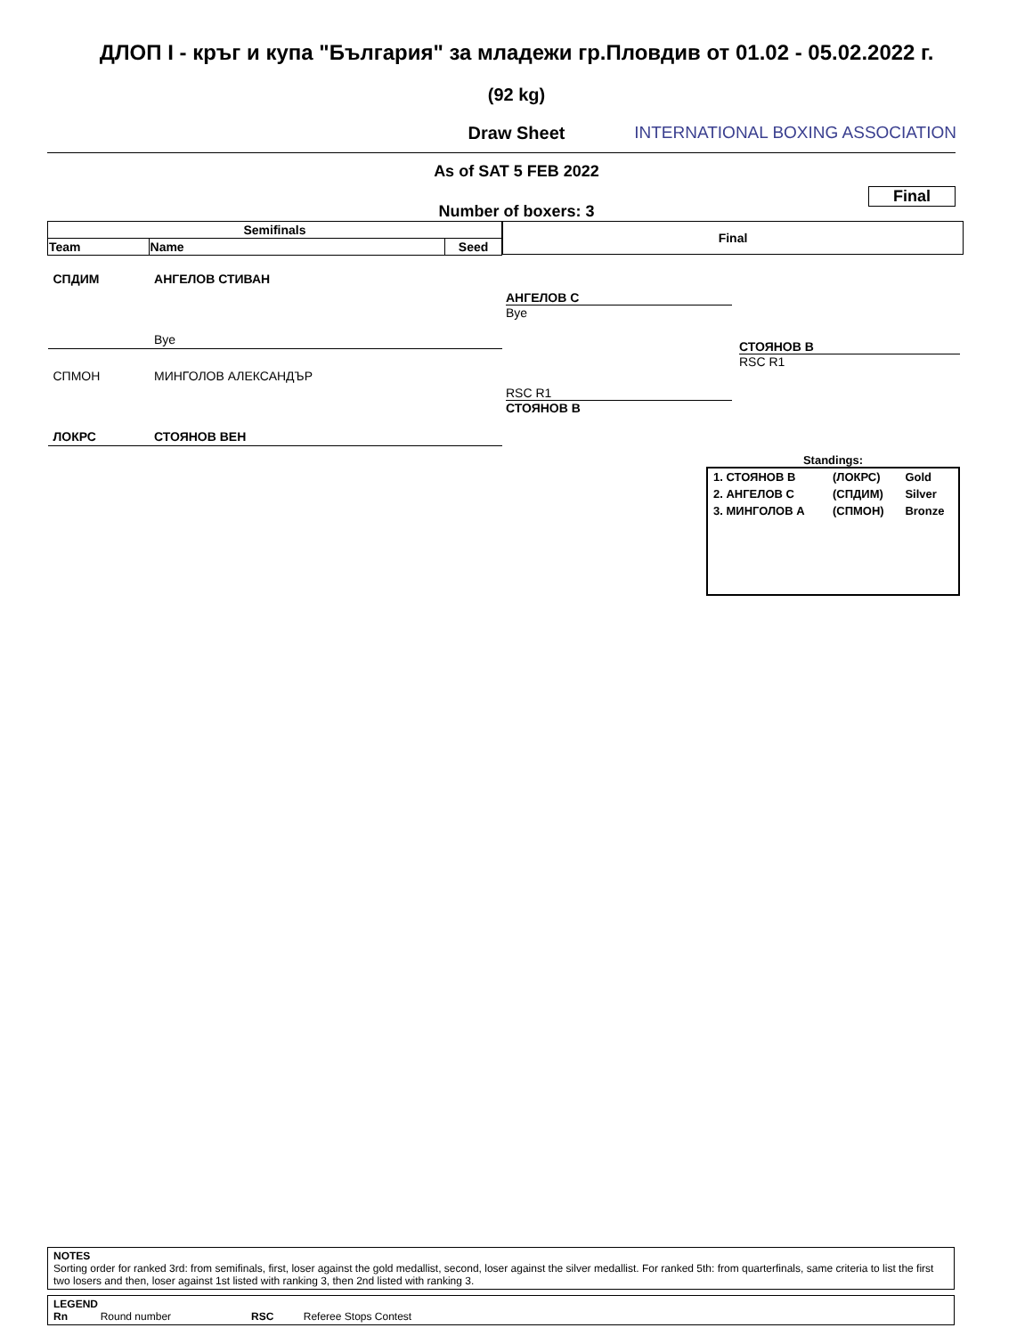ДЛОП I - кръг и купа "България" за младежи гр.Пловдив от 01.02 - 05.02.2022 г.
(92 kg)
Draw Sheet
INTERNATIONAL BOXING ASSOCIATION
As of SAT 5 FEB 2022
Final
Number of boxers: 3
| Semifinals | | |
| --- | --- | --- |
| Team | Name | Seed |
| СПДИМ | АНГЕЛОВ СТИВАН | |
| | Bye | |
| СПМОН | МИНГОЛОВ АЛЕКСАНДЪР | |
| ЛОКРС | СТОЯНОВ ВЕН | |
Final
АНГЕЛОВ С
Bye
RSC R1
СТОЯНОВ В
СТОЯНОВ В
RSC R1
Standings:
| 1. СТОЯНОВ В | (ЛОКРС) | Gold |
| 2. АНГЕЛОВ С | (СПДИМ) | Silver |
| 3. МИНГОЛОВ А | (СПМОН) | Bronze |
NOTES
Sorting order for ranked 3rd: from semifinals, first, loser against the gold medallist, second, loser against the silver medallist. For ranked 5th: from quarterfinals, same criteria to list the first two losers and then, loser against 1st listed with ranking 3, then 2nd listed with ranking 3.
LEGEND
Rn Round number RSC Referee Stops Contest